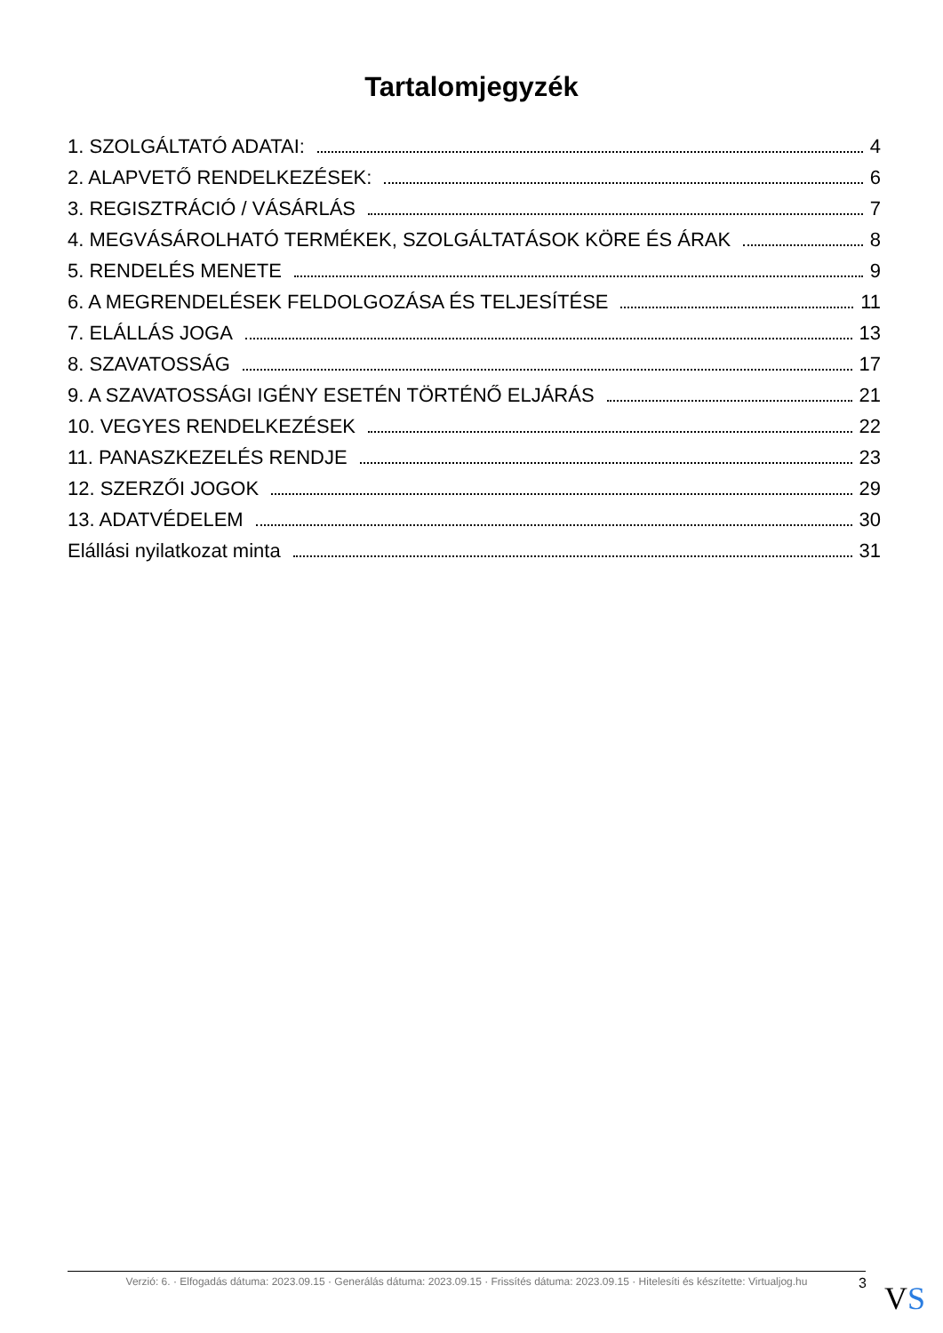Tartalomjegyzék
1. SZOLGÁLTATÓ ADATAI: 4
2. ALAPVETŐ RENDELKEZÉSEK: 6
3. REGISZTRÁCIÓ / VÁSÁRLÁS 7
4. MEGVÁSÁROLHATÓ TERMÉKEK, SZOLGÁLTATÁSOK KÖRE ÉS ÁRAK 8
5. RENDELÉS MENETE 9
6. A MEGRENDELÉSEK FELDOLGOZÁSA ÉS TELJESÍTÉSE 11
7. ELÁLLÁS JOGA 13
8. SZAVATOSSÁG 17
9. A SZAVATOSSÁGI IGÉNY ESETÉN TÖRTÉNŐ ELJÁRÁS 21
10. VEGYES RENDELKEZÉSEK 22
11. PANASZKEZELÉS RENDJE 23
12. SZERZŐI JOGOK 29
13. ADATVÉDELEM 30
Elállási nyilatkozat minta 31
Verzió: 6. · Elfogadás dátuma: 2023.09.15 · Generálás dátuma: 2023.09.15 · Frissítés dátuma: 2023.09.15 · Hitelesíti és készítette: Virtualjog.hu
3 VS